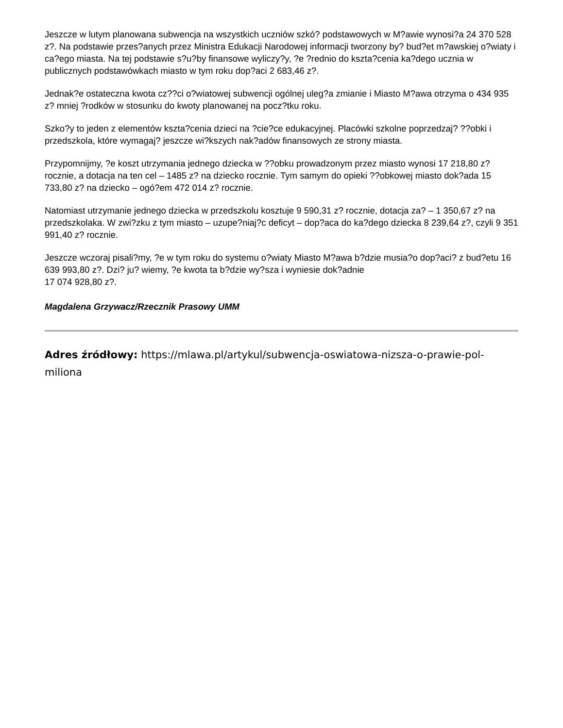Jeszcze w lutym planowana subwencja na wszystkich uczniów szkó? podstawowych w M?awie wynosi?a 24 370 528 z?. Na podstawie przes?anych przez Ministra Edukacji Narodowej informacji tworzony by? bud?et m?awskiej o?wiaty i ca?ego miasta. Na tej podstawie s?u?by finansowe wyliczy?y, ?e ?rednio do kszta?cenia ka?dego ucznia w publicznych podstawówkach miasto w tym roku dop?aci 2 683,46 z?.
Jednak?e ostateczna kwota cz??ci o?wiatowej subwencji ogólnej uleg?a zmianie i Miasto M?awa otrzyma o 434 935 z? mniej ?rodków w stosunku do kwoty planowanej na pocz?tku roku.
Szko?y to jeden z elementów kszta?cenia dzieci na ?cie?ce edukacyjnej. Placówki szkolne poprzedzaj? ??obki i przedszkola, które wymagaj? jeszcze wi?kszych nak?adów finansowych ze strony miasta.
Przypomnijmy, ?e koszt utrzymania jednego dziecka w ??obku prowadzonym przez miasto wynosi 17 218,80 z? rocznie, a dotacja na ten cel – 1485 z? na dziecko rocznie. Tym samym do opieki ??obkowej miasto dok?ada 15 733,80 z? na dziecko – ogó?em 472 014 z? rocznie.
Natomiast utrzymanie jednego dziecka w przedszkolu kosztuje 9 590,31 z? rocznie, dotacja za? – 1 350,67 z? na przedszkolaka. W zwi?zku z tym miasto – uzupe?niaj?c deficyt – dop?aca do ka?dego dziecka 8 239,64 z?, czyli 9 351 991,40 z? rocznie.
Jeszcze wczoraj pisali?my, ?e w tym roku do systemu o?wiaty Miasto M?awa b?dzie musia?o dop?aci? z bud?etu 16 639 993,80 z?. Dzi? ju? wiemy, ?e kwota ta b?dzie wy?sza i wyniesie dok?adnie
17 074 928,80 z?.
Magdalena Grzywacz/Rzecznik Prasowy UMM
Adres źródłowy: https://mlawa.pl/artykul/subwencja-oswiatowa-nizsza-o-prawie-pol-miliona